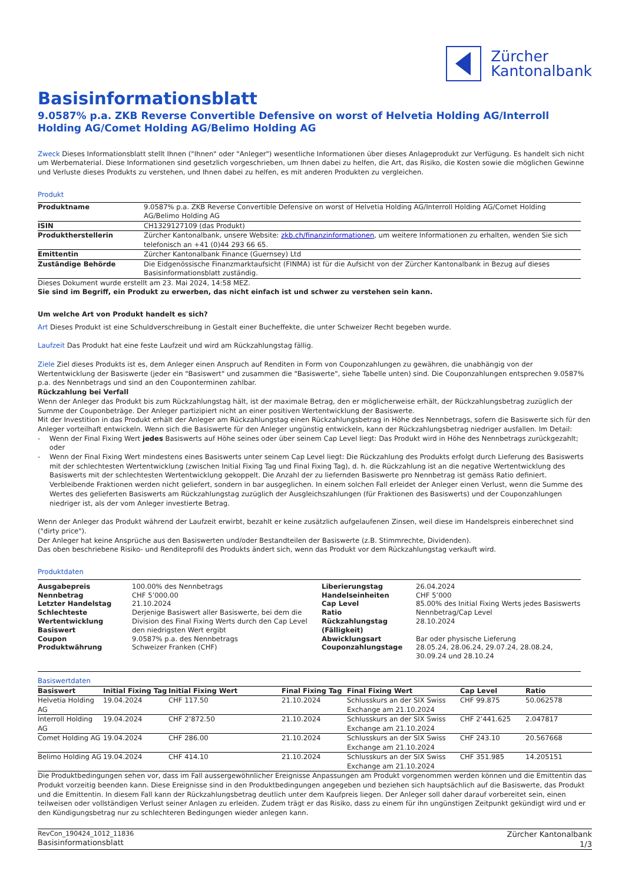Zürcher
Kantonalbank
Basisinformationsblatt
9.0587% p.a. ZKB Reverse Convertible Defensive on worst of Helvetia Holding AG/Interroll Holding AG/Comet Holding AG/Belimo Holding AG
Zweck Dieses Informationsblatt stellt Ihnen ("Ihnen" oder "Anleger") wesentliche Informationen über dieses Anlageprodukt zur Verfügung. Es handelt sich nicht um Werbematerial. Diese Informationen sind gesetzlich vorgeschrieben, um Ihnen dabei zu helfen, die Art, das Risiko, die Kosten sowie die möglichen Gewinne und Verluste dieses Produkts zu verstehen, und Ihnen dabei zu helfen, es mit anderen Produkten zu vergleichen.
Produkt
| Produktname | 9.0587% p.a. ZKB Reverse Convertible Defensive on worst of Helvetia Holding AG/Interroll Holding AG/Comet Holding AG/Belimo Holding AG |
| ISIN | CH1329127109 (das Produkt) |
| Produktherstellerin | Zürcher Kantonalbank, unsere Website: zkb.ch/finanzinformationen , um weitere Informationen zu erhalten, wenden Sie sich telefonisch an +41 (0)44 293 66 65. |
| Emittentin | Zürcher Kantonalbank Finance (Guernsey) Ltd |
| Zuständige Behörde | Die Eidgenössische Finanzmarktaufsicht (FINMA) ist für die Aufsicht von der Zürcher Kantonalbank in Bezug auf dieses Basisinformationsblatt zuständig. |
Dieses Dokument wurde erstellt am 23. Mai 2024, 14:58 MEZ.
Sie sind im Begriff, ein Produkt zu erwerben, das nicht einfach ist und schwer zu verstehen sein kann.
Um welche Art von Produkt handelt es sich?
Art Dieses Produkt ist eine Schuldverschreibung in Gestalt einer Bucheffekte, die unter Schweizer Recht begeben wurde.
Laufzeit Das Produkt hat eine feste Laufzeit und wird am Rückzahlungstag fällig.
Ziele Ziel dieses Produkts ist es, dem Anleger einen Anspruch auf Renditen in Form von Couponzahlungen zu gewähren, die unabhängig von der Wertentwicklung der Basiswerte (jeder ein "Basiswert" und zusammen die "Basiswerte", siehe Tabelle unten) sind. Die Couponzahlungen entsprechen 9.0587% p.a. des Nennbetrags und sind an den Couponterminen zahlbar.
Rückzahlung bei Verfall
Wenn der Anleger das Produkt bis zum Rückzahlungstag hält, ist der maximale Betrag, den er möglicherweise erhält, der Rückzahlungsbetrag zuzüglich der Summe der Couponbeträge. Der Anleger partizipiert nicht an einer positiven Wertentwicklung der Basiswerte.
Mit der Investition in das Produkt erhält der Anleger am Rückzahlungstag einen Rückzahlungsbetrag in Höhe des Nennbetrags, sofern die Basiswerte sich für den Anleger vorteilhaft entwickeln. Wenn sich die Basiswerte für den Anleger ungünstig entwickeln, kann der Rückzahlungsbetrag niedriger ausfallen. Im Detail:
- Wenn der Final Fixing Wert jedes Basiswerts auf Höhe seines oder über seinem Cap Level liegt: Das Produkt wird in Höhe des Nennbetrags zurückgezahlt; oder
- Wenn der Final Fixing Wert mindestens eines Basiswerts unter seinem Cap Level liegt: Die Rückzahlung des Produkts erfolgt durch Lieferung des Basiswerts mit der schlechtesten Wertentwicklung (zwischen Initial Fixing Tag und Final Fixing Tag), d. h. die Rückzahlung ist an die negative Wertentwicklung des Basiswerts mit der schlechtesten Wertentwicklung gekoppelt. Die Anzahl der zu liefernden Basiswerte pro Nennbetrag ist gemäss Ratio definiert. Verbleibende Fraktionen werden nicht geliefert, sondern in bar ausgeglichen. In einem solchen Fall erleidet der Anleger einen Verlust, wenn die Summe des Wertes des gelieferten Basiswerts am Rückzahlungstag zuzüglich der Ausgleichszahlungen (für Fraktionen des Basiswerts) und der Couponzahlungen niedriger ist, als der vom Anleger investierte Betrag.
Wenn der Anleger das Produkt während der Laufzeit erwirbt, bezahlt er keine zusätzlich aufgelaufenen Zinsen, weil diese im Handelspreis einberechnet sind ("dirty price").
Der Anleger hat keine Ansprüche aus den Basiswerten und/oder Bestandteilen der Basiswerte (z.B. Stimmrechte, Dividenden).
Das oben beschriebene Risiko- und Renditeprofil des Produkts ändert sich, wenn das Produkt vor dem Rückzahlungstag verkauft wird.
Produktdaten
| Ausgabepreis Nennbetrag Letzter Handelstag Schlechteste Wertentwicklung Basiswert Coupon Produktwährung | 100.00% des Nennbetrags CHF 5’000.00 21.10.2024 Derjenige Basiswert aller Basiswerte, bei dem die Division des Final Fixing Werts durch den Cap Level den niedrigsten Wert ergibt 9.0587% p.a. des Nennbetrags Schweizer Franken (CHF) | Liberierungstag Handelseinheiten Cap Level Ratio Rückzahlungstag (Fälligkeit) Abwicklungsart Couponzahlungstage | 26.04.2024 CHF 5’000 85.00% des Initial Fixing Werts jedes Basiswerts Nennbetrag/Cap Level 28.10.2024 Bar oder physische Lieferung 28.05.24, 28.06.24, 29.07.24, 28.08.24, 30.09.24 und 28.10.24 |
Basiswertdaten
| Basiswert | Initial Fixing Tag | Initial Fixing Wert | Final Fixing Tag | Final Fixing Wert | Cap Level | Ratio |
| --- | --- | --- | --- | --- | --- | --- |
| Helvetia Holding AG | 19.04.2024 | CHF 117.50 | 21.10.2024 | Schlusskurs an der SIX Swiss Exchange am 21.10.2024 | CHF 99.875 | 50.062578 |
| Interroll Holding AG | 19.04.2024 | CHF 2’872.50 | 21.10.2024 | Schlusskurs an der SIX Swiss Exchange am 21.10.2024 | CHF 2’441.625 | 2.047817 |
| Comet Holding AG | 19.04.2024 | CHF 286.00 | 21.10.2024 | Schlusskurs an der SIX Swiss Exchange am 21.10.2024 | CHF 243.10 | 20.567668 |
| Belimo Holding AG | 19.04.2024 | CHF 414.10 | 21.10.2024 | Schlusskurs an der SIX Swiss Exchange am 21.10.2024 | CHF 351.985 | 14.205151 |
Die Produktbedingungen sehen vor, dass im Fall aussergewöhnlicher Ereignisse Anpassungen am Produkt vorgenommen werden können und die Emittentin das Produkt vorzeitig beenden kann. Diese Ereignisse sind in den Produktbedingungen angegeben und beziehen sich hauptsächlich auf die Basiswerte, das Produkt und die Emittentin. In diesem Fall kann der Rückzahlungsbetrag deutlich unter dem Kaufpreis liegen. Der Anleger soll daher darauf vorbereitet sein, einen teilweisen oder vollständigen Verlust seiner Anlagen zu erleiden. Zudem trägt er das Risiko, dass zu einem für ihn ungünstigen Zeitpunkt gekündigt wird und er den Kündigungsbetrag nur zu schlechteren Bedingungen wieder anlegen kann.
RevCon_190424_1012_11836
Basisinformationsblatt
Zürcher Kantonalbank
1/3